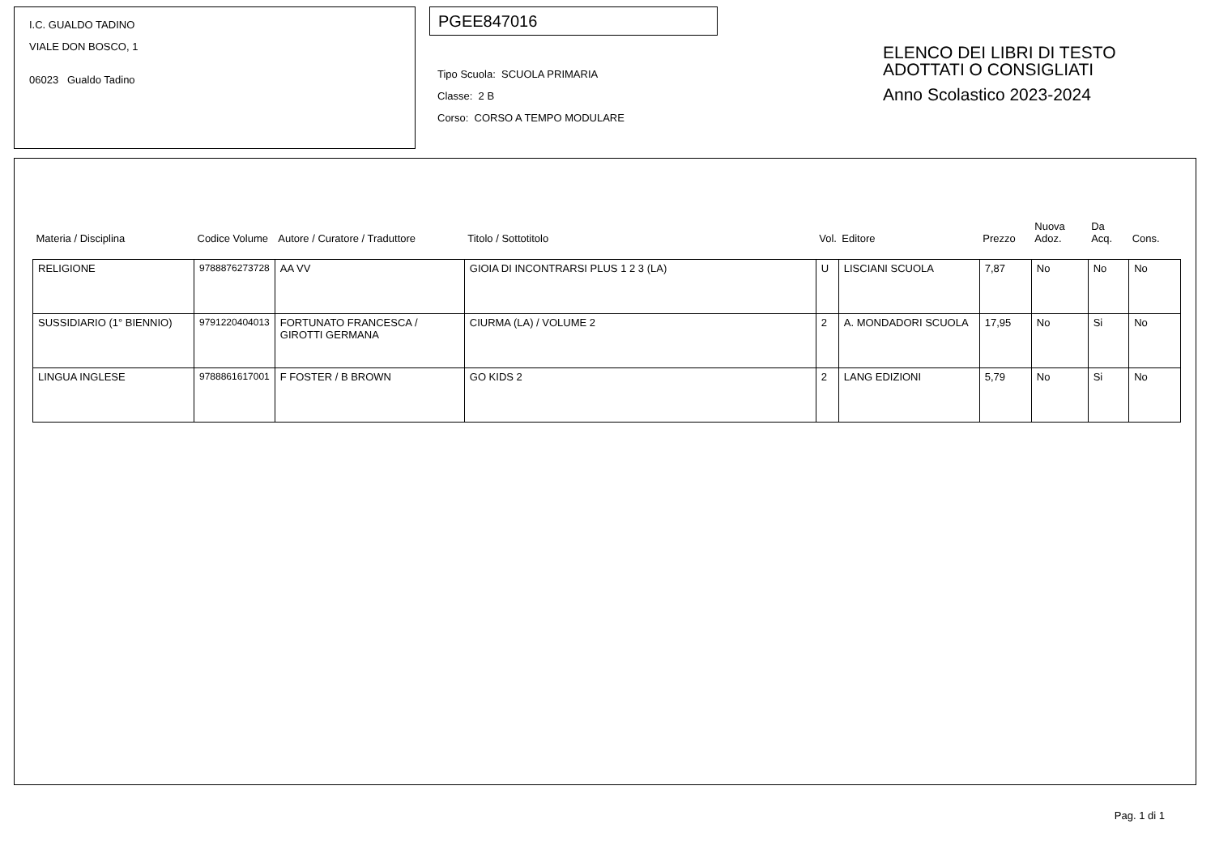I.C. GUALDO TADINO
VIALE DON BOSCO, 1
06023 Gualdo Tadino
PGEE847016
Tipo Scuola: SCUOLA PRIMARIA
Classe: 2 B
Corso: CORSO A TEMPO MODULARE
ELENCO DEI LIBRI DI TESTO
ADOTTATI O CONSIGLIATI
Anno Scolastico 2023-2024
| Materia / Disciplina | Codice Volume | Autore / Curatore / Traduttore | Titolo / Sottotitolo | Vol. | Editore | Prezzo | Nuova Adoz. | Da Acq. | Cons. |
| --- | --- | --- | --- | --- | --- | --- | --- | --- | --- |
| RELIGIONE | 9788876273728 | AA VV | GIOIA DI INCONTRARSI PLUS 1 2 3 (LA) | U | LISCIANI SCUOLA | 7,87 | No | No | No |
| SUSSIDIARIO (1° BIENNIO) | 9791220404013 | FORTUNATO FRANCESCA / GIROTTI GERMANA | CIURMA (LA) / VOLUME 2 | 2 | A. MONDADORI SCUOLA | 17,95 | No | Si | No |
| LINGUA INGLESE | 9788861617001 | F FOSTER / B BROWN | GO KIDS 2 | 2 | LANG EDIZIONI | 5,79 | No | Si | No |
Pag. 1 di 1